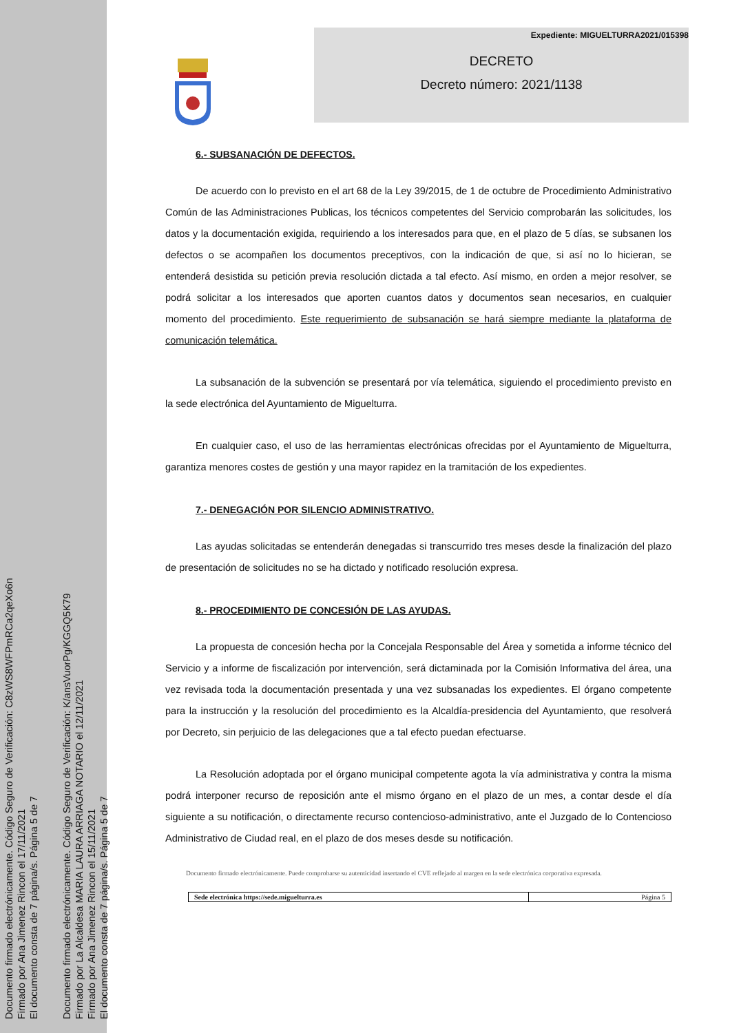Documento firmado electrónicamente. Código Seguro de Verificación: C8zWS8WFPmRCa2qeXo6n
Firmado por Ana Jimenez Rincon el 17/11/2021
El documento consta de 7 página/s. Página 5 de 7
Documento firmado electrónicamente. Código Seguro de Verificación: K/ansVuorPg/KGGQ5K79
Firmado por La Alcaldesa MARIA LAURA ARRIAGA NOTARIO el 12/11/2021
Firmado por Ana Jimenez Rincon el 15/11/2021
El documento consta de 7 página/s. Página 5 de 7
Expediente: MIGUELTURRA2021/015398
DECRETO
Decreto número: 2021/1138
6.- SUBSANACIÓN DE DEFECTOS.
De acuerdo con lo previsto en el art 68 de la Ley 39/2015, de 1 de octubre de Procedimiento Administrativo Común de las Administraciones Publicas, los técnicos competentes del Servicio comprobarán las solicitudes, los datos y la documentación exigida, requiriendo a los interesados para que, en el plazo de 5 días, se subsanen los defectos o se acompañen los documentos preceptivos, con la indicación de que, si así no lo hicieran, se entenderá desistida su petición previa resolución dictada a tal efecto. Así mismo, en orden a mejor resolver, se podrá solicitar a los interesados que aporten cuantos datos y documentos sean necesarios, en cualquier momento del procedimiento. Este requerimiento de subsanación se hará siempre mediante la plataforma de comunicación telemática.
La subsanación de la subvención se presentará por vía telemática, siguiendo el procedimiento previsto en la sede electrónica del Ayuntamiento de Miguelturra.
En cualquier caso, el uso de las herramientas electrónicas ofrecidas por el Ayuntamiento de Miguelturra, garantiza menores costes de gestión y una mayor rapidez en la tramitación de los expedientes.
7.- DENEGACIÓN POR SILENCIO ADMINISTRATIVO.
Las ayudas solicitadas se entenderán denegadas si transcurrido tres meses desde la finalización del plazo de presentación de solicitudes no se ha dictado y notificado resolución expresa.
8.- PROCEDIMIENTO DE CONCESIÓN DE LAS AYUDAS.
La propuesta de concesión hecha por la Concejala Responsable del Área y sometida a informe técnico del Servicio y a informe de fiscalización por intervención, será dictaminada por la Comisión Informativa del área, una vez revisada toda la documentación presentada y una vez subsanadas los expedientes. El órgano competente para la instrucción y la resolución del procedimiento es la Alcaldía-presidencia del Ayuntamiento, que resolverá por Decreto, sin perjuicio de las delegaciones que a tal efecto puedan efectuarse.
La Resolución adoptada por el órgano municipal competente agota la vía administrativa y contra la misma podrá interponer recurso de reposición ante el mismo órgano en el plazo de un mes, a contar desde el día siguiente a su notificación, o directamente recurso contencioso-administrativo, ante el Juzgado de lo Contencioso Administrativo de Ciudad real, en el plazo de dos meses desde su notificación.
Documento firmado electrónicamente. Puede comprobarse su autenticidad insertando el CVE reflejado al margen en la sede electrónica corporativa expresada.
Sede electrónica https://sede.miguelturra.es
Página 5